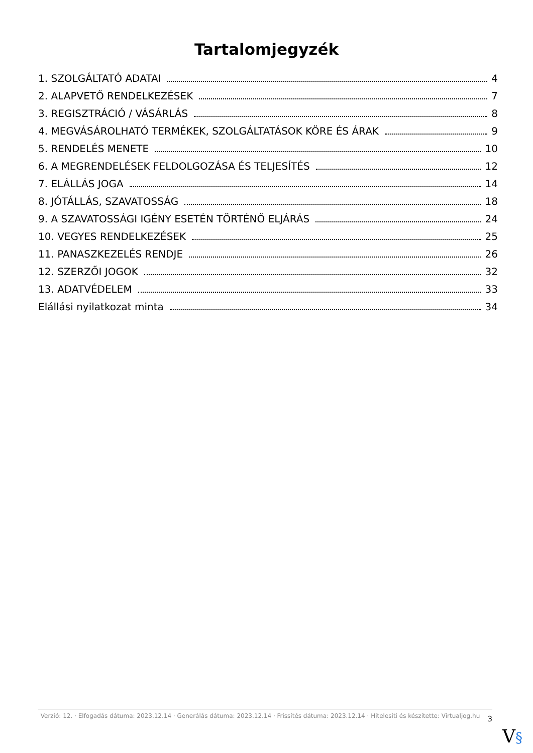Tartalomjegyzék
1. SZOLGÁLTATÓ ADATAI 4
2. ALAPVETŐ RENDELKEZÉSEK 7
3. REGISZTRÁCIÓ / VÁSÁRLÁS 8
4. MEGVÁSÁROLHATÓ TERMÉKEK, SZOLGÁLTATÁSOK KÖRE ÉS ÁRAK 9
5. RENDELÉS MENETE 10
6. A MEGRENDELÉSEK FELDOLGOZÁSA ÉS TELJESÍTÉS 12
7. ELÁLLÁS JOGA 14
8. JÓTÁLLÁS, SZAVATOSSÁG 18
9. A SZAVATOSSÁGI IGÉNY ESETÉN TÖRTÉNŐ ELJÁRÁS 24
10. VEGYES RENDELKEZÉSEK 25
11. PANASZKEZELÉS RENDJE 26
12. SZERZŐI JOGOK 32
13. ADATVÉDELEM 33
Elállási nyilatkozat minta 34
Verzió: 12. · Elfogadás dátuma: 2023.12.14 · Generálás dátuma: 2023.12.14 · Frissítés dátuma: 2023.12.14 · Hitelesíti és készítette: Virtualjog.hu
3
V§